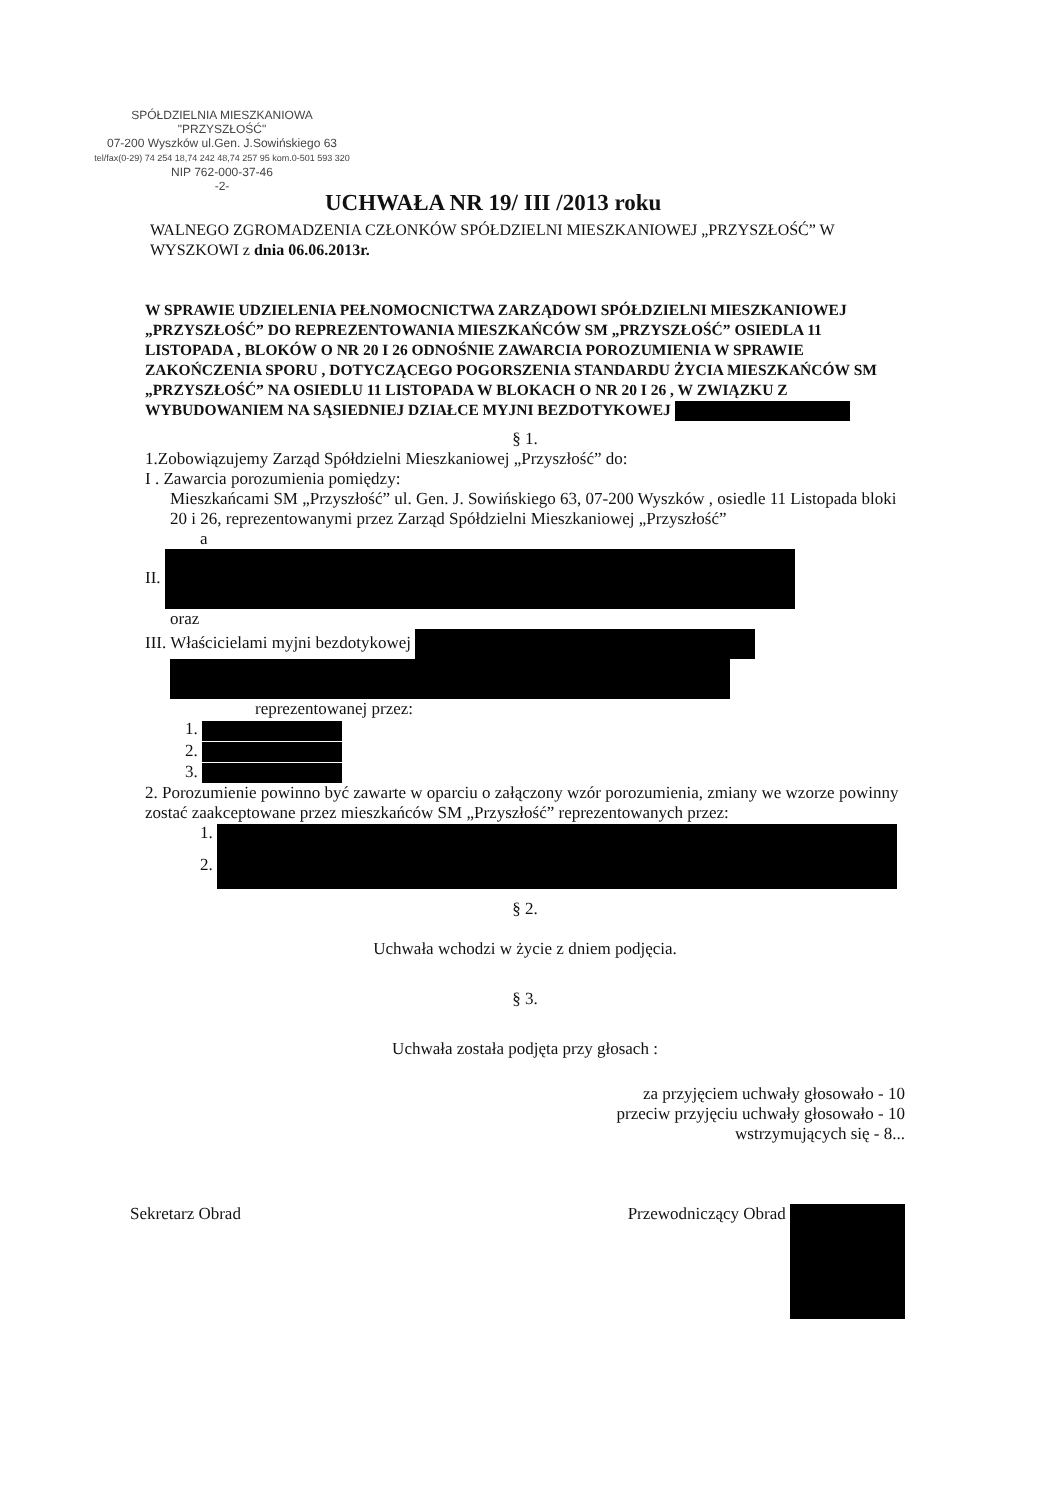SPÓŁDZIELNIA MIESZKANIOWA
"PRZYSZŁOŚĆ"
07-200 Wyszków ul.Gen. J.Sowińskiego 63
tel/fax(0-29) 74 254 18,74 242 48,74 257 95 kom.0-501 593 320
NIP 762-000-37-46
-2-
UCHWAŁA NR 19/ III /2013 roku
WALNEGO ZGROMADZENIA CZŁONKÓW SPÓŁDZIELNI MIESZKANIOWEJ „PRZYSZŁOŚĆ” W WYSZKOWI z dnia 06.06.2013r.
W SPRAWIE UDZIELENIA PEŁNOMOCNICTWA ZARZĄDOWI SPÓŁDZIELNI MIESZKANIOWEJ „PRZYSZŁOŚĆ” DO REPREZENTOWANIA MIESZKAŃCÓW SM „PRZYSZŁOŚĆ” OSIEDLA 11 LISTOPADA , BLOKÓW O NR 20 I 26 ODNOŚNIE ZAWARCIA POROZUMIENIA W SPRAWIE ZAKOŃCZENIA SPORU , DOTYCZĄCEGO POGORSZENIA STANDARDU ŻYCIA MIESZKAŃCÓW SM „PRZYSZŁOŚĆ” NA OSIEDLU 11 LISTOPADA W BLOKACH O NR 20 I 26 , W ZWIĄZKU Z WYBUDOWANIEM NA SĄSIEDNIEJ DZIAŁCE MYJNI BEZDOTYKOWEJ
§ 1.
1.Zobowiązujemy Zarząd Spółdzielni Mieszkaniowej „Przyszłość” do:
I . Zawarcia porozumienia pomiędzy:
Mieszkańcami SM „Przyszłość” ul. Gen. J. Sowińskiego 63, 07-200 Wyszków , osiedle 11 Listopada bloki 20 i 26, reprezentowanymi przez Zarząd Spółdzielni Mieszkaniowej „Przyszłość”
a
II.
oraz
III. Właścicielami myjni bezdotykowej
reprezentowanej przez:
1.
2.
3.
2. Porozumienie powinno być zawarte w oparciu o załączony wzór porozumienia, zmiany we wzorze powinny zostać zaakceptowane przez mieszkańców SM „Przyszłość” reprezentowanych przez:
1.
2.
§ 2.
Uchwała wchodzi w życie z dniem podjęcia.
§ 3.
Uchwała została podjęta przy głosach :
za przyjęciem uchwały głosowało - 10
przeciw przyjęciu uchwały głosowało - 10
wstrzymujących się - 8...
Sekretarz Obrad Przewodniczący Obrad